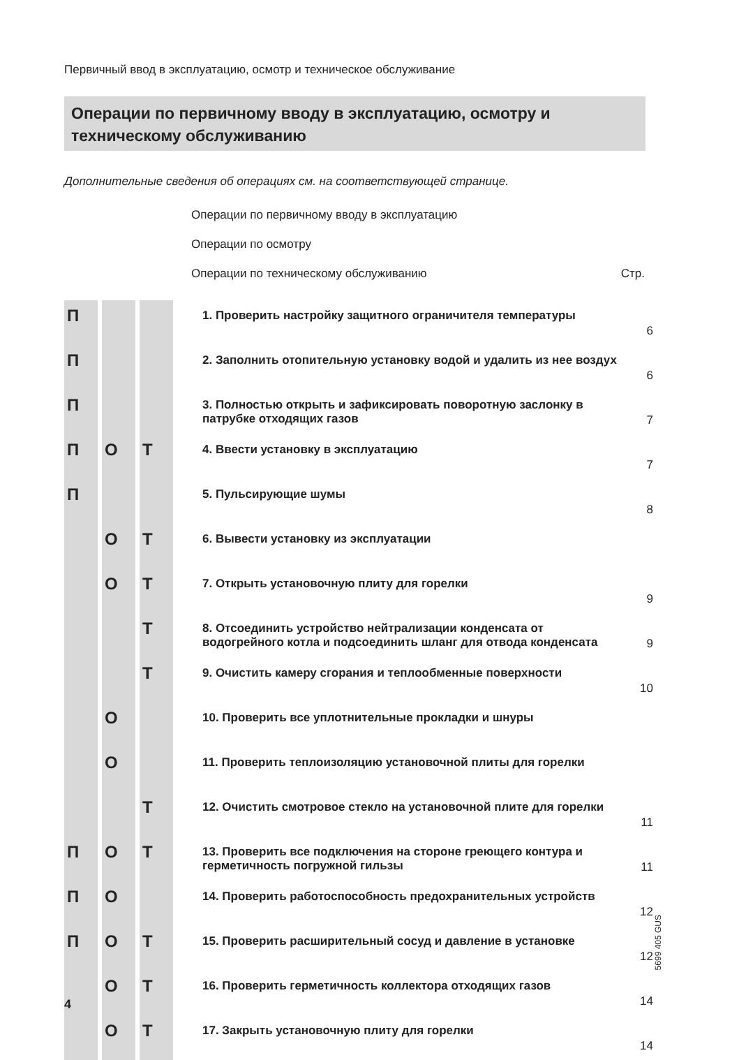Первичный ввод в эксплуатацию, осмотр и техническое обслуживание
Операции по первичному вводу в эксплуатацию, осмотру и техническому обслуживанию
Дополнительные сведения об операциях см. на соответствующей странице.
Операции по первичному вводу в эксплуатацию
Операции по осмотру
Операции по техническому обслуживанию Стр.
| П | | | 1. Проверить настройку защитного ограничителя температуры | 6 |
| П | | | 2. Заполнить отопительную установку водой и удалить из нее воздух | 6 |
| П | | | 3. Полностью открыть и зафиксировать поворотную заслонку в патрубке отходящих газов | 7 |
| П | О | Т | 4. Ввести установку в эксплуатацию | 7 |
| П | | | 5. Пульсирующие шумы | 8 |
| | О | Т | 6. Вывести установку из эксплуатации | |
| | О | Т | 7. Открыть установочную плиту для горелки | 9 |
| | | Т | 8. Отсоединить устройство нейтрализации конденсата от водогрейного котла и подсоединить шланг для отвода конденсата | 9 |
| | | Т | 9. Очистить камеру сгорания и теплообменные поверхности | 10 |
| | О | | 10. Проверить все уплотнительные прокладки и шнуры | |
| | О | | 11. Проверить теплоизоляцию установочной плиты для горелки | |
| | | Т | 12. Очистить смотровое стекло на установочной плите для горелки | 11 |
| П | О | Т | 13. Проверить все подключения на стороне греющего контура и герметичность погружной гильзы | 11 |
| П | О | | 14. Проверить работоспособность предохранительных устройств | 12 |
| П | О | Т | 15. Проверить расширительный сосуд и давление в установке | 12 |
| | О | Т | 16. Проверить герметичность коллектора отходящих газов | 14 |
| | О | Т | 17. Закрыть установочную плиту для горелки | 14 |
5699 405 GUS
4